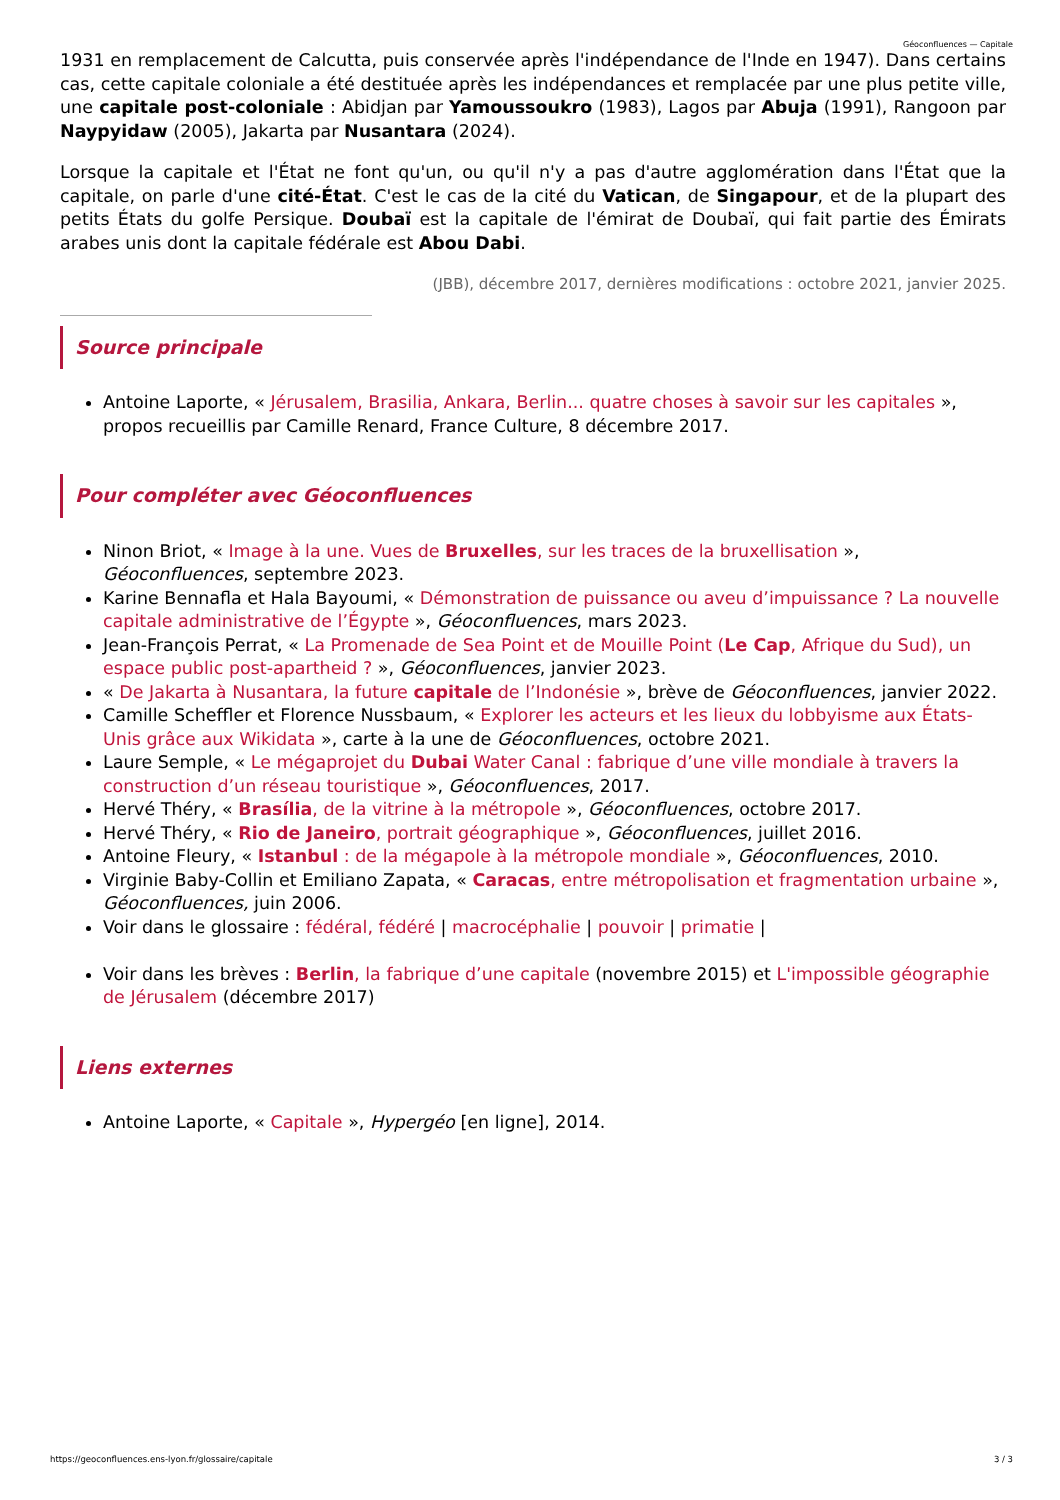Géoconfluences — Capitale
1931 en remplacement de Calcutta, puis conservée après l'indépendance de l'Inde en 1947). Dans certains cas, cette capitale coloniale a été destituée après les indépendances et remplacée par une plus petite ville, une capitale post-coloniale : Abidjan par Yamoussoukro (1983), Lagos par Abuja (1991), Rangoon par Naypyidaw (2005), Jakarta par Nusantara (2024).
Lorsque la capitale et l'État ne font qu'un, ou qu'il n'y a pas d'autre agglomération dans l'État que la capitale, on parle d'une cité-État. C'est le cas de la cité du Vatican, de Singapour, et de la plupart des petits États du golfe Persique. Doubaï est la capitale de l'émirat de Doubaï, qui fait partie des Émirats arabes unis dont la capitale fédérale est Abou Dabi.
(JBB), décembre 2017, dernières modifications : octobre 2021, janvier 2025.
Source principale
Antoine Laporte, « Jérusalem, Brasilia, Ankara, Berlin... quatre choses à savoir sur les capitales », propos recueillis par Camille Renard, France Culture, 8 décembre 2017.
Pour compléter avec Géoconfluences
Ninon Briot, « Image à la une. Vues de Bruxelles, sur les traces de la bruxellisation », Géoconfluences, septembre 2023.
Karine Bennafla et Hala Bayoumi, « Démonstration de puissance ou aveu d’impuissance ? La nouvelle capitale administrative de l’Égypte », Géoconfluences, mars 2023.
Jean-François Perrat, « La Promenade de Sea Point et de Mouille Point (Le Cap, Afrique du Sud), un espace public post-apartheid ? », Géoconfluences, janvier 2023.
« De Jakarta à Nusantara, la future capitale de l’Indonésie », brève de Géoconfluences, janvier 2022.
Camille Scheffler et Florence Nussbaum, « Explorer les acteurs et les lieux du lobbyisme aux États-Unis grâce aux Wikidata », carte à la une de Géoconfluences, octobre 2021.
Laure Semple, « Le mégaprojet du Dubai Water Canal : fabrique d’une ville mondiale à travers la construction d’un réseau touristique », Géoconfluences, 2017.
Hervé Théry, « Brasília, de la vitrine à la métropole », Géoconfluences, octobre 2017.
Hervé Théry, « Rio de Janeiro, portrait géographique », Géoconfluences, juillet 2016.
Antoine Fleury, « Istanbul : de la mégapole à la métropole mondiale », Géoconfluences, 2010.
Virginie Baby-Collin et Emiliano Zapata, « Caracas, entre métropolisation et fragmentation urbaine », Géoconfluences, juin 2006.
Voir dans le glossaire : fédéral, fédéré | macrocéphalie | pouvoir | primatie |
Voir dans les brèves : Berlin, la fabrique d’une capitale (novembre 2015) et L'impossible géographie de Jérusalem (décembre 2017)
Liens externes
Antoine Laporte, « Capitale », Hypergéo [en ligne], 2014.
https://geoconfluences.ens-lyon.fr/glossaire/capitale 3 / 3